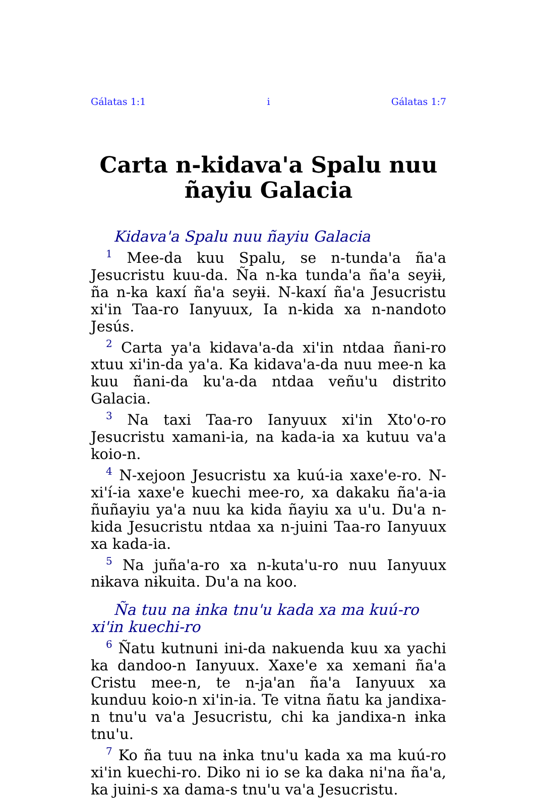Gálatas 1:1 i Gálatas 1:7
Carta n-kidava'a Spalu nuu ñayiu Galacia
Kidava'a Spalu nuu ñayiu Galacia
<sup>1</sup> Mee-da kuu Spalu, se n-tunda'a ña'a Jesucristu kuu-da. Ña n-ka tunda'a ña'a seyɨɨ, ña n-ka kaxí ña'a seyɨɨ. N-kaxí ña'a Jesucristu xi'in Taa-ro Ianyuux, Ia n-kida xa n-nandoto Jesús.
<sup>2</sup> Carta ya'a kidava'a-da xi'in ntdaa ñani-ro xtuu xi'in-da ya'a. Ka kidava'a-da nuu mee-n ka kuu ñani-da ku'a-da ntdaa veñu'u distrito Galacia.
<sup>3</sup> Na taxi Taa-ro Ianyuux xi'in Xto'o-ro Jesucristu xamani-ia, na kada-ia xa kutuu va'a koio-n.
<sup>4</sup> N-xejoon Jesucristu xa kuú-ia xaxe'e-ro. N-xi'í-ia xaxe'e kuechi mee-ro, xa dakaku ña'a-ia ñuñayiu ya'a nuu ka kida ñayiu xa u'u. Du'a n-kida Jesucristu ntdaa xa n-juini Taa-ro Ianyuux xa kada-ia.
<sup>5</sup> Na juña'a-ro xa n-kuta'u-ro nuu Ianyuux nɨkava nɨkuita. Du'a na koo.
Ña tuu na ɨnka tnu'u kada xa ma kuú-ro xi'in kuechi-ro
<sup>6</sup> Ñatu kutnuni ini-da nakuenda kuu xa yachi ka dandoo-n Ianyuux. Xaxe'e xa xemani ña'a Cristu mee-n, te n-ja'an ña'a Ianyuux xa kunduu koio-n xi'in-ia. Te vitna ñatu ka jandixa-n tnu'u va'a Jesucristu, chi ka jandixa-n ɨnka tnu'u.
<sup>7</sup> Ko ña tuu na ɨnka tnu'u kada xa ma kuú-ro xi'in kuechi-ro. Diko ni io se ka daka ni'na ña'a, ka juini-s xa dama-s tnu'u va'a Jesucristu.